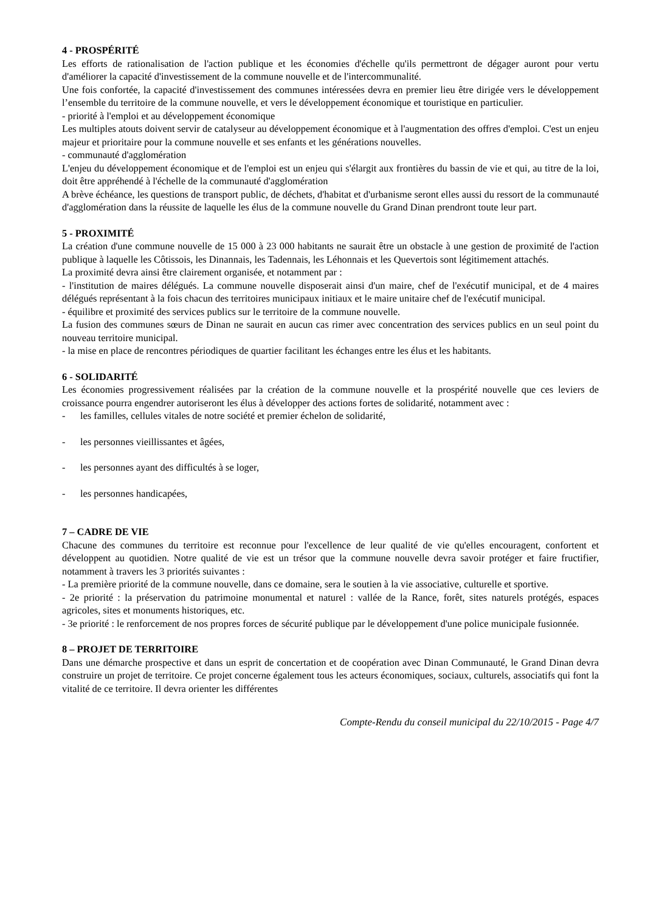4 - PROSPÉRITÉ
Les efforts de rationalisation de l'action publique et les économies d'échelle qu'ils permettront de dégager auront pour vertu d'améliorer la capacité d'investissement de la commune nouvelle et de l'intercommunalité.
Une fois confortée, la capacité d'investissement des communes intéressées devra en premier lieu être dirigée vers le développement l’ensemble du territoire de la commune nouvelle, et vers le développement économique et touristique en particulier.
- priorité à l'emploi et au développement économique
Les multiples atouts doivent servir de catalyseur au développement économique et à l'augmentation des offres d'emploi. C'est un enjeu majeur et prioritaire pour la commune nouvelle et ses enfants et les générations nouvelles.
- communauté d'agglomération
L'enjeu du développement économique et de l'emploi est un enjeu qui s'élargit aux frontières du bassin de vie et qui, au titre de la loi, doit être appréhendé à l'échelle de la communauté d'agglomération
A brève échéance, les questions de transport public, de déchets, d'habitat et d'urbanisme seront elles aussi du ressort de la communauté d'agglomération dans la réussite de laquelle les élus de la commune nouvelle du Grand Dinan prendront toute leur part.
5 - PROXIMITÉ
La création d'une commune nouvelle de 15 000 à 23 000 habitants ne saurait être un obstacle à une gestion de proximité de l'action publique à laquelle les Côtissois, les Dinannais, les Tadennais, les Léhonnais et les Quevertois sont légitimement attachés.
La proximité devra ainsi être clairement organisée, et notamment par :
- l'institution de maires délégués. La commune nouvelle disposerait ainsi d'un maire, chef de l'exécutif municipal, et de 4 maires délégués représentant à la fois chacun des territoires municipaux initiaux et le maire unitaire chef de l'exécutif municipal.
- équilibre et proximité des services publics sur le territoire de la commune nouvelle.
La fusion des communes sœurs de Dinan ne saurait en aucun cas rimer avec concentration des services publics en un seul point du nouveau territoire municipal.
- la mise en place de rencontres périodiques de quartier facilitant les échanges entre les élus et les habitants.
6 - SOLIDARITÉ
Les économies progressivement réalisées par la création de la commune nouvelle et la prospérité nouvelle que ces leviers de croissance pourra engendrer autoriseront les élus à développer des actions fortes de solidarité, notamment avec :
- les familles, cellules vitales de notre société et premier échelon de solidarité,
- les personnes vieillissantes et âgées,
- les personnes ayant des difficultés à se loger,
- les personnes handicapées,
7 – CADRE DE VIE
Chacune des communes du territoire est reconnue pour l'excellence de leur qualité de vie qu'elles encouragent, confortent et développent au quotidien. Notre qualité de vie est un trésor que la commune nouvelle devra savoir protéger et faire fructifier, notamment à travers les 3 priorités suivantes :
- La première priorité de la commune nouvelle, dans ce domaine, sera le soutien à la vie associative, culturelle et sportive.
- 2e priorité : la préservation du patrimoine monumental et naturel : vallée de la Rance, forêt, sites naturels protégés, espaces agricoles, sites et monuments historiques, etc.
- 3e priorité : le renforcement de nos propres forces de sécurité publique par le développement d'une police municipale fusionnée.
8 – PROJET DE TERRITOIRE
Dans une démarche prospective et dans un esprit de concertation et de coopération avec Dinan Communauté, le Grand Dinan devra construire un projet de territoire. Ce projet concerne également tous les acteurs économiques, sociaux, culturels, associatifs qui font la vitalité de ce territoire. Il devra orienter les différentes
Compte-Rendu du conseil municipal du 22/10/2015 - Page 4/7